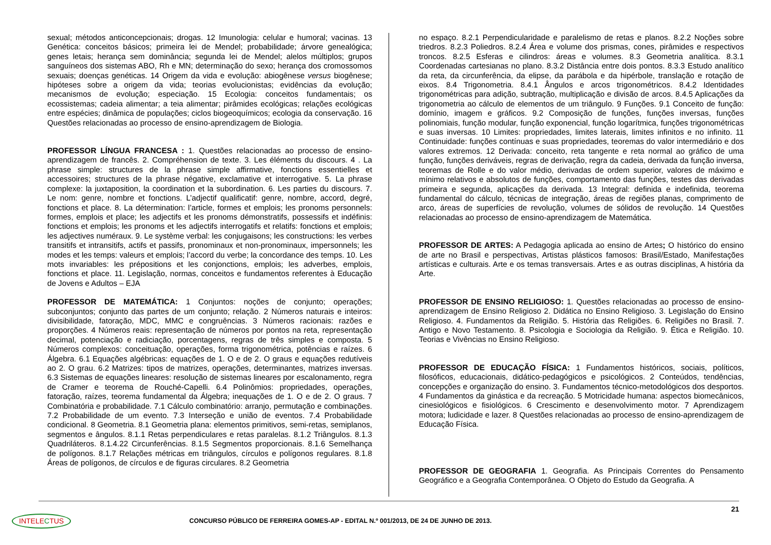sexual; métodos anticoncepcionais; drogas. 12 Imunologia: celular e humoral; vacinas. 13 Genética: conceitos básicos; primeira lei de Mendel; probabilidade; árvore genealógica; genes letais; herança sem dominância; segunda lei de Mendel; alelos múltiplos; grupos sanguíneos dos sistemas ABO, Rh e MN; determinação do sexo; herança dos cromossomos sexuais; doenças genéticas. 14 Origem da vida e evolução: abiogênese versus biogênese; hipóteses sobre a origem da vida; teorias evolucionistas; evidências da evolução; mecanismos de evolução; especiação. 15 Ecologia: conceitos fundamentais; os ecossistemas; cadeia alimentar; a teia alimentar; pirâmides ecológicas; relações ecológicas entre espécies; dinâmica de populações; ciclos biogeoquímicos; ecologia da conservação. 16 Questões relacionadas ao processo de ensino-aprendizagem de Biologia.
PROFESSOR LÍNGUA FRANCESA : 1. Questões relacionadas ao processo de ensino-aprendizagem de francês. 2. Compréhension de texte. 3. Les éléments du discours. 4 . La phrase simple: structures de la phrase simple affirmative, fonctions essentielles et accessoires; structures de la phrase négative, exclamative et interrogative. 5. La phrase complexe: la juxtaposition, la coordination et la subordination. 6. Les parties du discours. 7. Le nom: genre, nombre et fonctions. L’adjectif qualificatif: genre, nombre, accord, degré, fonctions et place. 8. La détermination: l’article, formes et emplois; les pronoms personnels: formes, emplois et place; les adjectifs et les pronoms démonstratifs, possessifs et indéfinis: fonctions et emplois; les pronoms et les adjectifs interrogatifs et relatifs: fonctions et emplois; les adjectives numéraux. 9. Le système verbal: les conjugaisons; les constructions: les verbes transitifs et intransitifs, actifs et passifs, pronominaux et non-pronominaux, impersonnels; les modes et les temps: valeurs et emplois; l’accord du verbe; la concordance des temps. 10. Les mots invariables: les prépositions et les conjonctions, emplois; les adverbes, emplois, fonctions et place. 11. Legislação, normas, conceitos e fundamentos referentes à Educação de Jovens e Adultos – EJA
PROFESSOR DE MATEMÁTICA: 1 Conjuntos: noções de conjunto; operações; subconjuntos; conjunto das partes de um conjunto; relação. 2 Números naturais e inteiros: divisibilidade, fatoração, MDC, MMC e congruências. 3 Números racionais: razões e proporções. 4 Números reais: representação de números por pontos na reta, representação decimal, potenciação e radiciação, porcentagens, regras de três simples e composta. 5 Números complexos: conceituação, operações, forma trigonométrica, potências e raízes. 6 Álgebra. 6.1 Equações algébricas: equações de 1. O e de 2. O graus e equações redutíveis ao 2. O grau. 6.2 Matrizes: tipos de matrizes, operações, determinantes, matrizes inversas. 6.3 Sistemas de equações lineares: resolução de sistemas lineares por escalonamento, regra de Cramer e teorema de Rouché-Capelli. 6.4 Polinômios: propriedades, operações, fatoração, raízes, teorema fundamental da Álgebra; inequações de 1. O e de 2. O graus. 7 Combinatória e probabilidade. 7.1 Cálculo combinatório: arranjo, permutação e combinações. 7.2 Probabilidade de um evento. 7.3 Interseção e união de eventos. 7.4 Probabilidade condicional. 8 Geometria. 8.1 Geometria plana: elementos primitivos, semi-retas, semiplanos, segmentos e ângulos. 8.1.1 Retas perpendiculares e retas paralelas. 8.1.2 Triângulos. 8.1.3 Quadriláteros. 8.1.4.22 Circunferências. 8.1.5 Segmentos proporcionais. 8.1.6 Semelhança de polígonos. 8.1.7 Relações métricas em triângulos, círculos e polígonos regulares. 8.1.8 Áreas de polígonos, de círculos e de figuras circulares. 8.2 Geometria
no espaço. 8.2.1 Perpendicularidade e paralelismo de retas e planos. 8.2.2 Noções sobre triedros. 8.2.3 Poliedros. 8.2.4 Área e volume dos prismas, cones, pirâmides e respectivos troncos. 8.2.5 Esferas e cilindros: áreas e volumes. 8.3 Geometria analítica. 8.3.1 Coordenadas cartesianas no plano. 8.3.2 Distância entre dois pontos. 8.3.3 Estudo analítico da reta, da circunferência, da elipse, da parábola e da hipérbole, translação e rotação de eixos. 8.4 Trigonometria. 8.4.1 Ângulos e arcos trigonométricos. 8.4.2 Identidades trigonométricas para adição, subtração, multiplicação e divisão de arcos. 8.4.5 Aplicações da trigonometria ao cálculo de elementos de um triângulo. 9 Funções. 9.1 Conceito de função: domínio, imagem e gráficos. 9.2 Composição de funções, funções inversas, funções polinomiais, função modular, função exponencial, função logarítmica, funções trigonométricas e suas inversas. 10 Limites: propriedades, limites laterais, limites infinitos e no infinito. 11 Continuidade: funções contínuas e suas propriedades, teoremas do valor intermediário e dos valores extremos. 12 Derivada: conceito, reta tangente e reta normal ao gráfico de uma função, funções deriváveis, regras de derivação, regra da cadeia, derivada da função inversa, teoremas de Rolle e do valor médio, derivadas de ordem superior, valores de máximo e mínimo relativos e absolutos de funções, comportamento das funções, testes das derivadas primeira e segunda, aplicações da derivada. 13 Integral: definida e indefinida, teorema fundamental do cálculo, técnicas de integração, áreas de regiões planas, comprimento de arco, áreas de superfícies de revolução, volumes de sólidos de revolução. 14 Questões relacionadas ao processo de ensino-aprendizagem de Matemática.
PROFESSOR DE ARTES: A Pedagogia aplicada ao ensino de Artes; O histórico do ensino de arte no Brasil e perspectivas, Artistas plásticos famosos: Brasil/Estado, Manifestações artísticas e culturais. Arte e os temas transversais. Artes e as outras disciplinas, A história da Arte.
PROFESSOR DE ENSINO RELIGIOSO: 1. Questões relacionadas ao processo de ensino-aprendizagem de Ensino Religioso 2. Didática no Ensino Religioso. 3. Legislação do Ensino Religioso. 4. Fundamentos da Religião. 5. História das Religiões. 6. Religiões no Brasil. 7. Antigo e Novo Testamento. 8. Psicologia e Sociologia da Religião. 9. Ética e Religião. 10. Teorias e Vivências no Ensino Religioso.
PROFESSOR DE EDUCAÇÃO FÍSICA: 1 Fundamentos históricos, sociais, políticos, filosóficos, educacionais, didático-pedagógicos e psicológicos. 2 Conteúdos, tendências, concepções e organização do ensino. 3. Fundamentos técnico-metodológicos dos desportos. 4 Fundamentos da ginástica e da recreação. 5 Motricidade humana: aspectos biomecânicos, cinesiológicos e fisiológicos. 6 Crescimento e desenvolvimento motor. 7 Aprendizagem motora; ludicidade e lazer. 8 Questões relacionadas ao processo de ensino-aprendizagem de Educação Física.
PROFESSOR DE GEOGRAFIA 1. Geografia. As Principais Correntes do Pensamento Geográfico e a Geografia Contemporânea. O Objeto do Estudo da Geografia. A
21
INTELECTUS
CONCURSO PÚBLICO DE FERREIRA GOMES-AP - EDITAL N.º 001/2013, DE 24 DE JUNHO DE 2013.